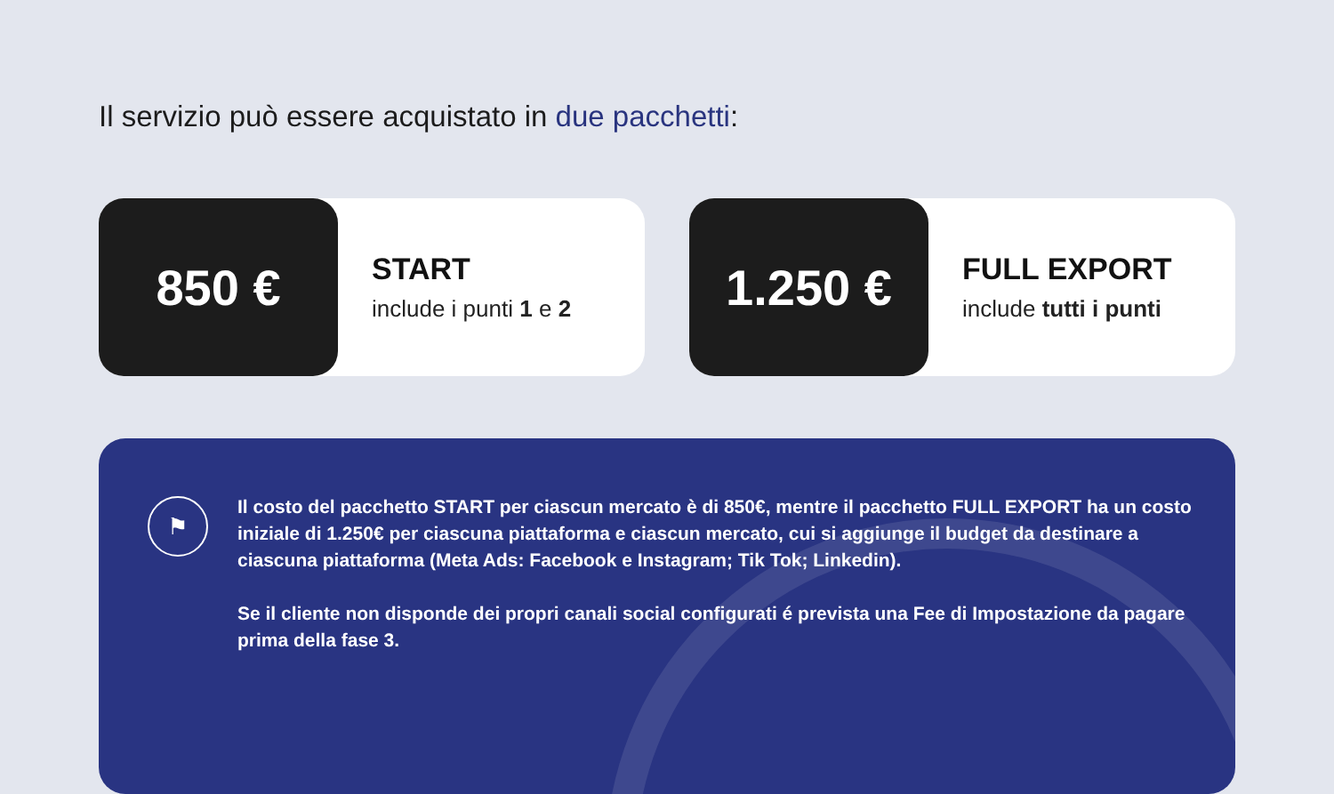Il servizio può essere acquistato in due pacchetti:
850 €
START
include i punti 1 e 2
1.250 €
FULL EXPORT
include tutti i punti
⚑
Il costo del pacchetto START per ciascun mercato è di 850€, mentre il pacchetto FULL EXPORT ha un costo iniziale di 1.250€ per ciascuna piattaforma e ciascun mercato, cui si aggiunge il budget da destinare a ciascuna piattaforma (Meta Ads: Facebook e Instagram; Tik Tok; Linkedin).
Se il cliente non disponde dei propri canali social configurati é prevista una Fee di Impostazione da pagare prima della fase 3.